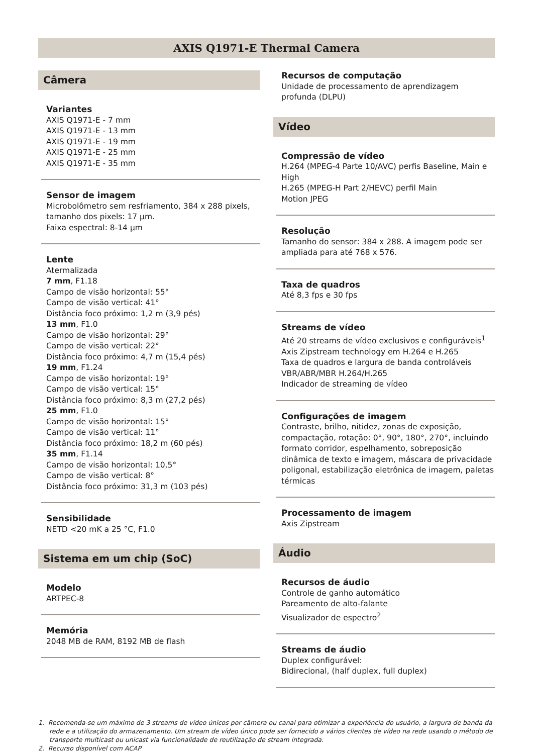AXIS Q1971-E Thermal Camera
Câmera
Variantes
AXIS Q1971-E - 7 mm
AXIS Q1971-E - 13 mm
AXIS Q1971-E - 19 mm
AXIS Q1971-E - 25 mm
AXIS Q1971-E - 35 mm
Sensor de imagem
Microbolômetro sem resfriamento, 384 x 288 pixels, tamanho dos pixels: 17 µm.
Faixa espectral: 8-14 µm
Lente
Atermalizada
7 mm, F1.18
Campo de visão horizontal: 55°
Campo de visão vertical: 41°
Distância foco próximo: 1,2 m (3,9 pés)
13 mm, F1.0
Campo de visão horizontal: 29°
Campo de visão vertical: 22°
Distância foco próximo: 4,7 m (15,4 pés)
19 mm, F1.24
Campo de visão horizontal: 19°
Campo de visão vertical: 15°
Distância foco próximo: 8,3 m (27,2 pés)
25 mm, F1.0
Campo de visão horizontal: 15°
Campo de visão vertical: 11°
Distância foco próximo: 18,2 m (60 pés)
35 mm, F1.14
Campo de visão horizontal: 10,5°
Campo de visão vertical: 8°
Distância foco próximo: 31,3 m (103 pés)
Sensibilidade
NETD <20 mK a 25 °C, F1.0
Sistema em um chip (SoC)
Modelo
ARTPEC-8
Memória
2048 MB de RAM, 8192 MB de flash
Recursos de computação
Unidade de processamento de aprendizagem profunda (DLPU)
Vídeo
Compressão de vídeo
H.264 (MPEG-4 Parte 10/AVC) perfis Baseline, Main e High
H.265 (MPEG-H Part 2/HEVC) perfil Main
Motion JPEG
Resolução
Tamanho do sensor: 384 x 288. A imagem pode ser ampliada para até 768 x 576.
Taxa de quadros
Até 8,3 fps e 30 fps
Streams de vídeo
Até 20 streams de vídeo exclusivos e configuráveis<sup>1</sup>
Axis Zipstream technology em H.264 e H.265
Taxa de quadros e largura de banda controláveis
VBR/ABR/MBR H.264/H.265
Indicador de streaming de vídeo
Configurações de imagem
Contraste, brilho, nitidez, zonas de exposição, compactação, rotação: 0°, 90°, 180°, 270°, incluindo formato corridor, espelhamento, sobreposição dinâmica de texto e imagem, máscara de privacidade poligonal, estabilização eletrônica de imagem, paletas térmicas
Processamento de imagem
Axis Zipstream
Áudio
Recursos de áudio
Controle de ganho automático
Pareamento de alto-falante
Visualizador de espectro<sup>2</sup>
Streams de áudio
Duplex configurável:
Bidirecional, (half duplex, full duplex)
1. Recomenda-se um máximo de 3 streams de vídeo únicos por câmera ou canal para otimizar a experiência do usuário, a largura de banda da rede e a utilização do armazenamento. Um stream de vídeo único pode ser fornecido a vários clientes de vídeo na rede usando o método de transporte multicast ou unicast via funcionalidade de reutilização de stream integrada.
2. Recurso disponível com ACAP